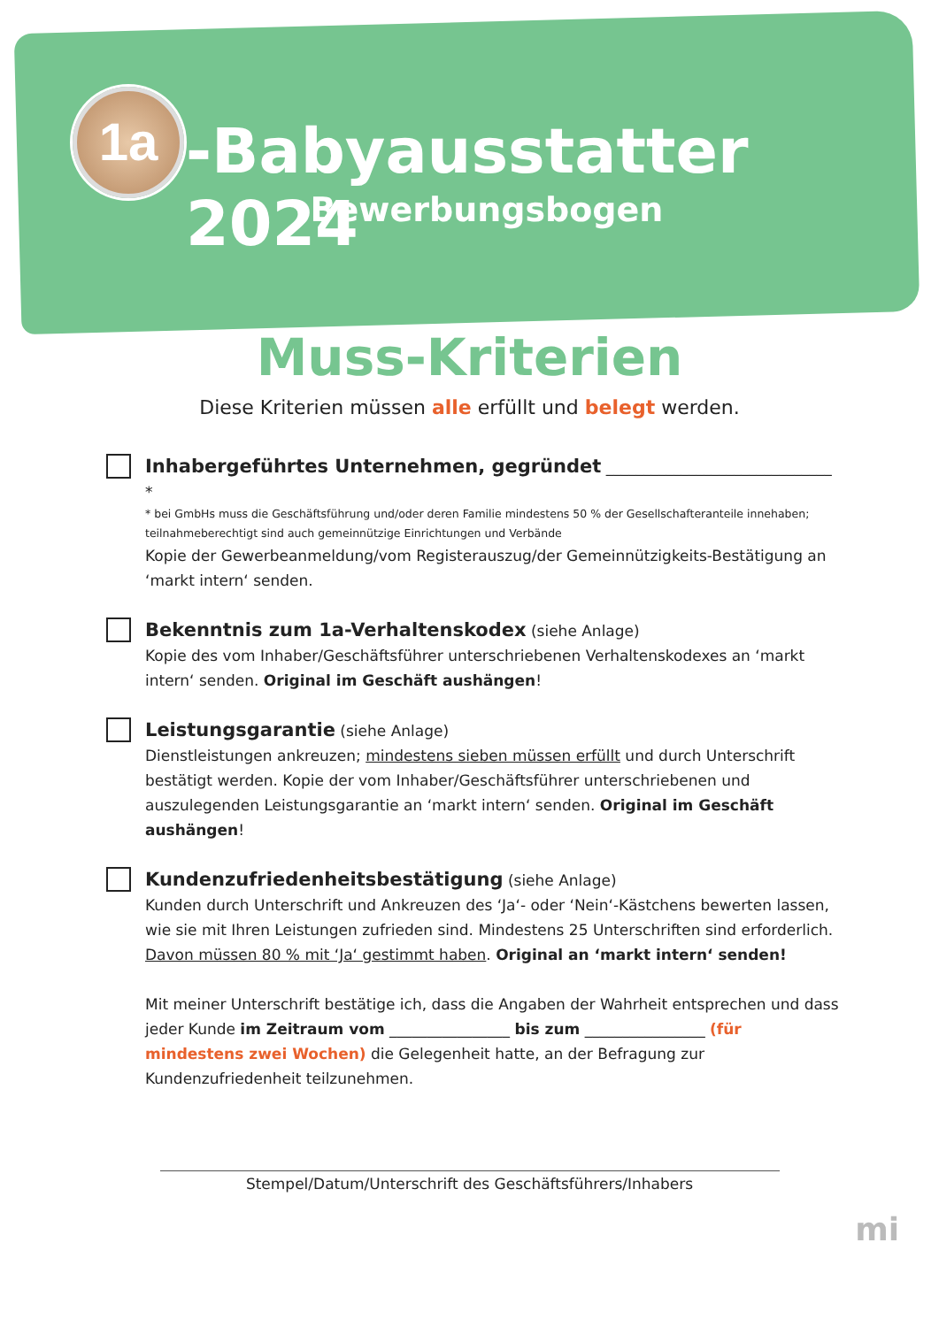1a -Babyausstatter 2024
Bewerbungsbogen
Muss-Kriterien
Diese Kriterien müssen alle erfüllt und belegt werden.
Inhabergeführtes Unternehmen, gegründet ______________________________ *
* bei GmbHs muss die Geschäftsführung und/oder deren Familie mindestens 50 % der Gesellschafteranteile innehaben;
teilnahmeberechtigt sind auch gemeinnützige Einrichtungen und Verbände
Kopie der Gewerbeanmeldung/vom Registerauszug/der Gemeinnützigkeits-Bestätigung an ‘markt intern‘ senden.
Bekenntnis zum 1a-Verhaltenskodex (siehe Anlage)
Kopie des vom Inhaber/Geschäftsführer unterschriebenen Verhaltenskodexes an ‘markt intern‘ senden. Original im Geschäft aushängen!
Leistungsgarantie (siehe Anlage)
Dienstleistungen ankreuzen; mindestens sieben müssen erfüllt und durch Unterschrift bestätigt werden. Kopie der vom Inhaber/Geschäftsführer unterschriebenen und auszulegenden Leistungsgarantie an ‘markt intern‘ senden. Original im Geschäft aushängen!
Kundenzufriedenheitsbestätigung (siehe Anlage)
Kunden durch Unterschrift und Ankreuzen des ‘Ja‘- oder ‘Nein‘-Kästchens bewerten lassen, wie sie mit Ihren Leistungen zufrieden sind. Mindestens 25 Unterschriften sind erforderlich. Davon müssen 80 % mit ‘Ja‘ gestimmt haben. Original an ‘markt intern‘ senden!
Mit meiner Unterschrift bestätige ich, dass die Angaben der Wahrheit entsprechen und dass jeder Kunde im Zeitraum vom ________________ bis zum ________________ (für mindestens zwei Wochen) die Gelegenheit hatte, an der Befragung zur Kundenzufriedenheit teilzunehmen.
Stempel/Datum/Unterschrift des Geschäftsführers/Inhabers
mi